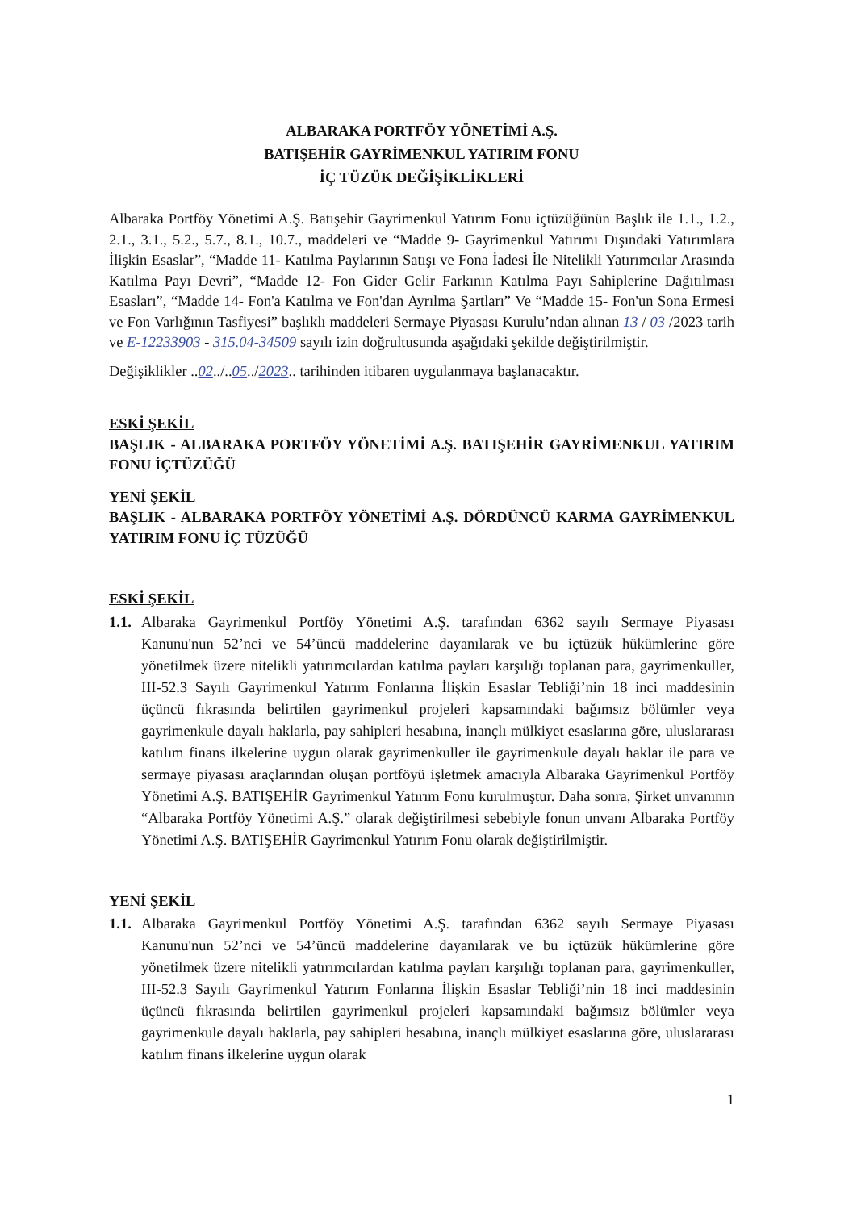ALBARAKA PORTFÖY YÖNETİMİ A.Ş.
BATIŞEHİR GAYRİMENKUL YATIRIM FONU
İÇ TÜZÜK DEĞİŞİKLİKLERİ
Albaraka Portföy Yönetimi A.Ş. Batışehir Gayrimenkul Yatırım Fonu içtüzüğünün Başlık ile 1.1., 1.2., 2.1., 3.1., 5.2., 5.7., 8.1., 10.7., maddeleri ve “Madde 9- Gayrimenkul Yatırımı Dışındaki Yatırımlara İlişkin Esaslar”, “Madde 11- Katılma Paylarının Satışı ve Fona İadesi İle Nitelikli Yatırımcılar Arasında Katılma Payı Devri”, “Madde 12- Fon Gider Gelir Farkının Katılma Payı Sahiplerine Dağıtılması Esasları”, “Madde 14- Fon'a Katılma ve Fon'dan Ayrılma Şartları” Ve “Madde 15- Fon'un Sona Ermesi ve Fon Varlığının Tasfiyesi” başlıklı maddeleri Sermaye Piyasası Kurulu’ndan alınan 13 / 03 /2023 tarih ve E-12233903 - 315.04-34509 sayılı izin doğrultusunda aşağıdaki şekilde değiştirilmiştir.
Değişiklikler ..02../..05../2023.. tarihinden itibaren uygulanmaya başlanacaktır.
ESKİ ŞEKİL
BAŞLIK - ALBARAKA PORTFÖY YÖNETİMİ A.Ş. BATIŞEHİR GAYRİMENKUL YATIRIM FONU İÇTÜZÜĞÜ
YENİ ŞEKİL
BAŞLIK - ALBARAKA PORTFÖY YÖNETİMİ A.Ş. DÖRDÜNCÜ KARMA GAYRİMENKUL YATIRIM FONU İÇ TÜZÜĞÜ
ESKİ ŞEKİL
1.1.
Albaraka Gayrimenkul Portföy Yönetimi A.Ş. tarafından 6362 sayılı Sermaye Piyasası Kanunu'nun 52’nci ve 54’üncü maddelerine dayanılarak ve bu içtüzük hükümlerine göre yönetilmek üzere nitelikli yatırımcılardan katılma payları karşılığı toplanan para, gayrimenkuller, III-52.3 Sayılı Gayrimenkul Yatırım Fonlarına İlişkin Esaslar Tebliği’nin 18 inci maddesinin üçüncü fıkrasında belirtilen gayrimenkul projeleri kapsamındaki bağımsız bölümler veya gayrimenkule dayalı haklarla, pay sahipleri hesabına, inançlı mülkiyet esaslarına göre, uluslararası katılım finans ilkelerine uygun olarak gayrimenkuller ile gayrimenkule dayalı haklar ile para ve sermaye piyasası araçlarından oluşan portföyü işletmek amacıyla Albaraka Gayrimenkul Portföy Yönetimi A.Ş. BATIŞEHİR Gayrimenkul Yatırım Fonu kurulmuştur. Daha sonra, Şirket unvanının “Albaraka Portföy Yönetimi A.Ş.” olarak değiştirilmesi sebebiyle fonun unvanı Albaraka Portföy Yönetimi A.Ş. BATIŞEHİR Gayrimenkul Yatırım Fonu olarak değiştirilmiştir.
YENİ ŞEKİL
1.1.
Albaraka Gayrimenkul Portföy Yönetimi A.Ş. tarafından 6362 sayılı Sermaye Piyasası Kanunu'nun 52’nci ve 54’üncü maddelerine dayanılarak ve bu içtüzük hükümlerine göre yönetilmek üzere nitelikli yatırımcılardan katılma payları karşılığı toplanan para, gayrimenkuller, III-52.3 Sayılı Gayrimenkul Yatırım Fonlarına İlişkin Esaslar Tebliği’nin 18 inci maddesinin üçüncü fıkrasında belirtilen gayrimenkul projeleri kapsamındaki bağımsız bölümler veya gayrimenkule dayalı haklarla, pay sahipleri hesabına, inançlı mülkiyet esaslarına göre, uluslararası katılım finans ilkelerine uygun olarak
1